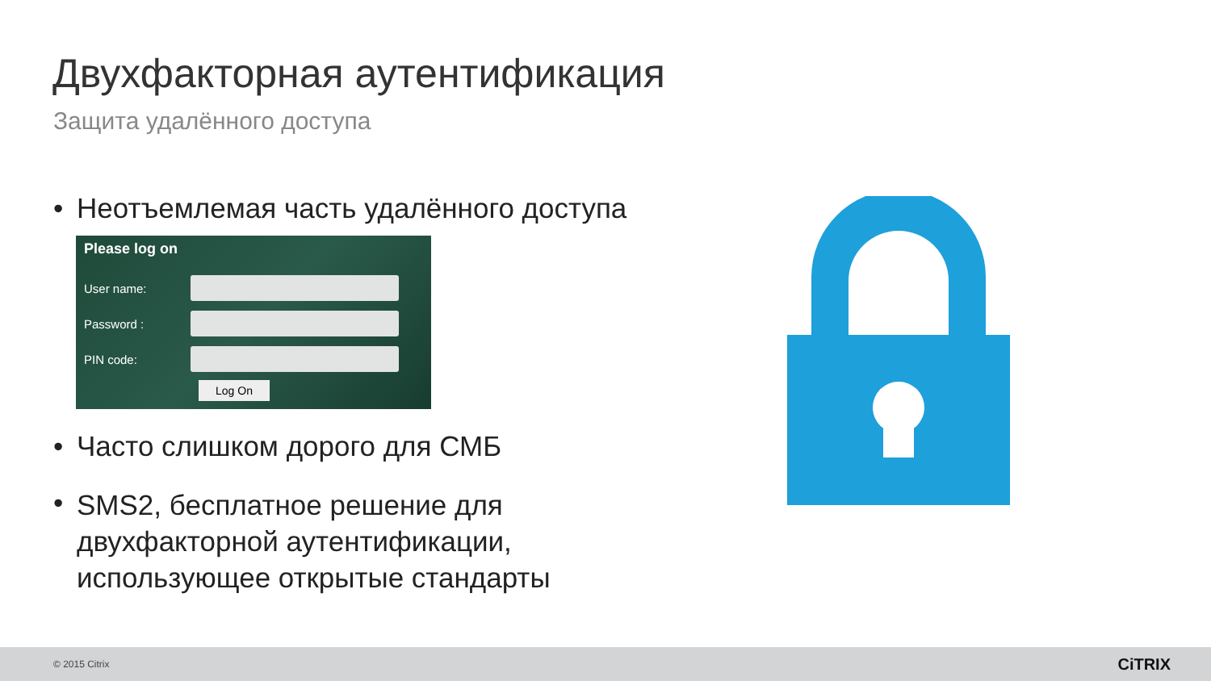Двухфакторная аутентификация
Защита удалённого доступа
• Неотъемлемая часть удалённого доступа
Please log on
User name:
Password :
PIN code:
Log On
• Часто слишком дорого для СМБ
• SMS2, бесплатное решение для двухфакторной аутентификации, использующее открытые стандарты
© 2015 Citrix CiTRIX